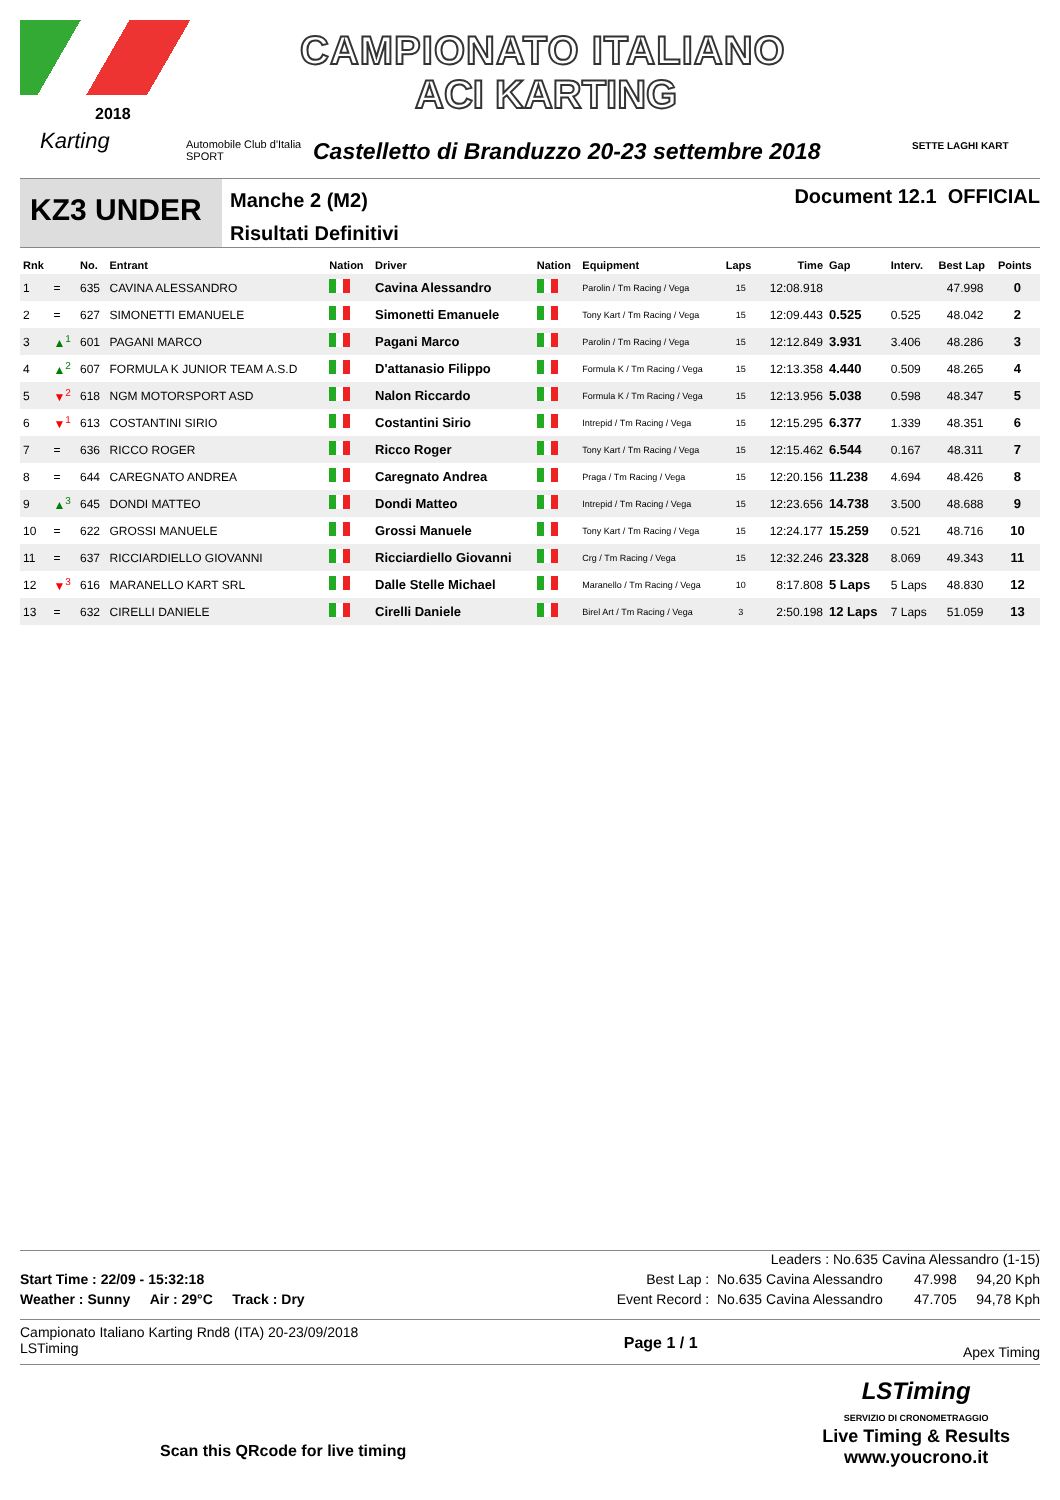2018
Karting
Automobile Club d'Italia
SPORT
CAMPIONATO ITALIANO
ACI KARTING
Castelletto di Branduzzo 20-23 settembre 2018
SETTE LAGHI KART
KZ3 UNDER
Manche 2 (M2)
Risultati Definitivi
Document 12.1 OFFICIAL
| Rnk | | No. | Entrant | Nation | Driver | Nation | Equipment | Laps | Time | Gap | Interv. | Best Lap | Points |
| --- | --- | --- | --- | --- | --- | --- | --- | --- | --- | --- | --- | --- | --- |
| 1 | = | 635 | CAVINA ALESSANDRO | | Cavina Alessandro | | Parolin / Tm Racing / Vega | 15 | 12:08.918 | | | 47.998 | 0 |
| 2 | = | 627 | SIMONETTI EMANUELE | | Simonetti Emanuele | | Tony Kart / Tm Racing / Vega | 15 | 12:09.443 | 0.525 | 0.525 | 48.042 | 2 |
| 3 | ▲<sup>1</sup> | 601 | PAGANI MARCO | | Pagani Marco | | Parolin / Tm Racing / Vega | 15 | 12:12.849 | 3.931 | 3.406 | 48.286 | 3 |
| 4 | ▲<sup>2</sup> | 607 | FORMULA K JUNIOR TEAM A.S.D | | D'attanasio Filippo | | Formula K / Tm Racing / Vega | 15 | 12:13.358 | 4.440 | 0.509 | 48.265 | 4 |
| 5 | ▼<sup>2</sup> | 618 | NGM MOTORSPORT ASD | | Nalon Riccardo | | Formula K / Tm Racing / Vega | 15 | 12:13.956 | 5.038 | 0.598 | 48.347 | 5 |
| 6 | ▼<sup>1</sup> | 613 | COSTANTINI SIRIO | | Costantini Sirio | | Intrepid / Tm Racing / Vega | 15 | 12:15.295 | 6.377 | 1.339 | 48.351 | 6 |
| 7 | = | 636 | RICCO ROGER | | Ricco Roger | | Tony Kart / Tm Racing / Vega | 15 | 12:15.462 | 6.544 | 0.167 | 48.311 | 7 |
| 8 | = | 644 | CAREGNATO ANDREA | | Caregnato Andrea | | Praga / Tm Racing / Vega | 15 | 12:20.156 | 11.238 | 4.694 | 48.426 | 8 |
| 9 | ▲<sup>3</sup> | 645 | DONDI MATTEO | | Dondi Matteo | | Intrepid / Tm Racing / Vega | 15 | 12:23.656 | 14.738 | 3.500 | 48.688 | 9 |
| 10 | = | 622 | GROSSI MANUELE | | Grossi Manuele | | Tony Kart / Tm Racing / Vega | 15 | 12:24.177 | 15.259 | 0.521 | 48.716 | 10 |
| 11 | = | 637 | RICCIARDIELLO GIOVANNI | | Ricciardiello Giovanni | | Crg / Tm Racing / Vega | 15 | 12:32.246 | 23.328 | 8.069 | 49.343 | 11 |
| 12 | ▼<sup>3</sup> | 616 | MARANELLO KART SRL | | Dalle Stelle Michael | | Maranello / Tm Racing / Vega | 10 | 8:17.808 | 5 Laps | 5 Laps | 48.830 | 12 |
| 13 | = | 632 | CIRELLI DANIELE | | Cirelli Daniele | | Birel Art / Tm Racing / Vega | 3 | 2:50.198 | 12 Laps | 7 Laps | 51.059 | 13 |
Leaders : No.635 Cavina Alessandro (1-15)
Start Time : 22/09 - 15:32:18 Best Lap : No.635 Cavina Alessandro 47.998 94,20 Kph
Weather : Sunny Air : 29°C Track : Dry Event Record : No.635 Cavina Alessandro 47.705 94,78 Kph
Campionato Italiano Karting Rnd8 (ITA) 20-23/09/2018
LSTiming Page 1 / 1 Apex Timing
Scan this QRcode for live timing
LSTiming
SERVIZIO DI CRONOMETRAGGIO
Live Timing & Results
www.youcrono.it